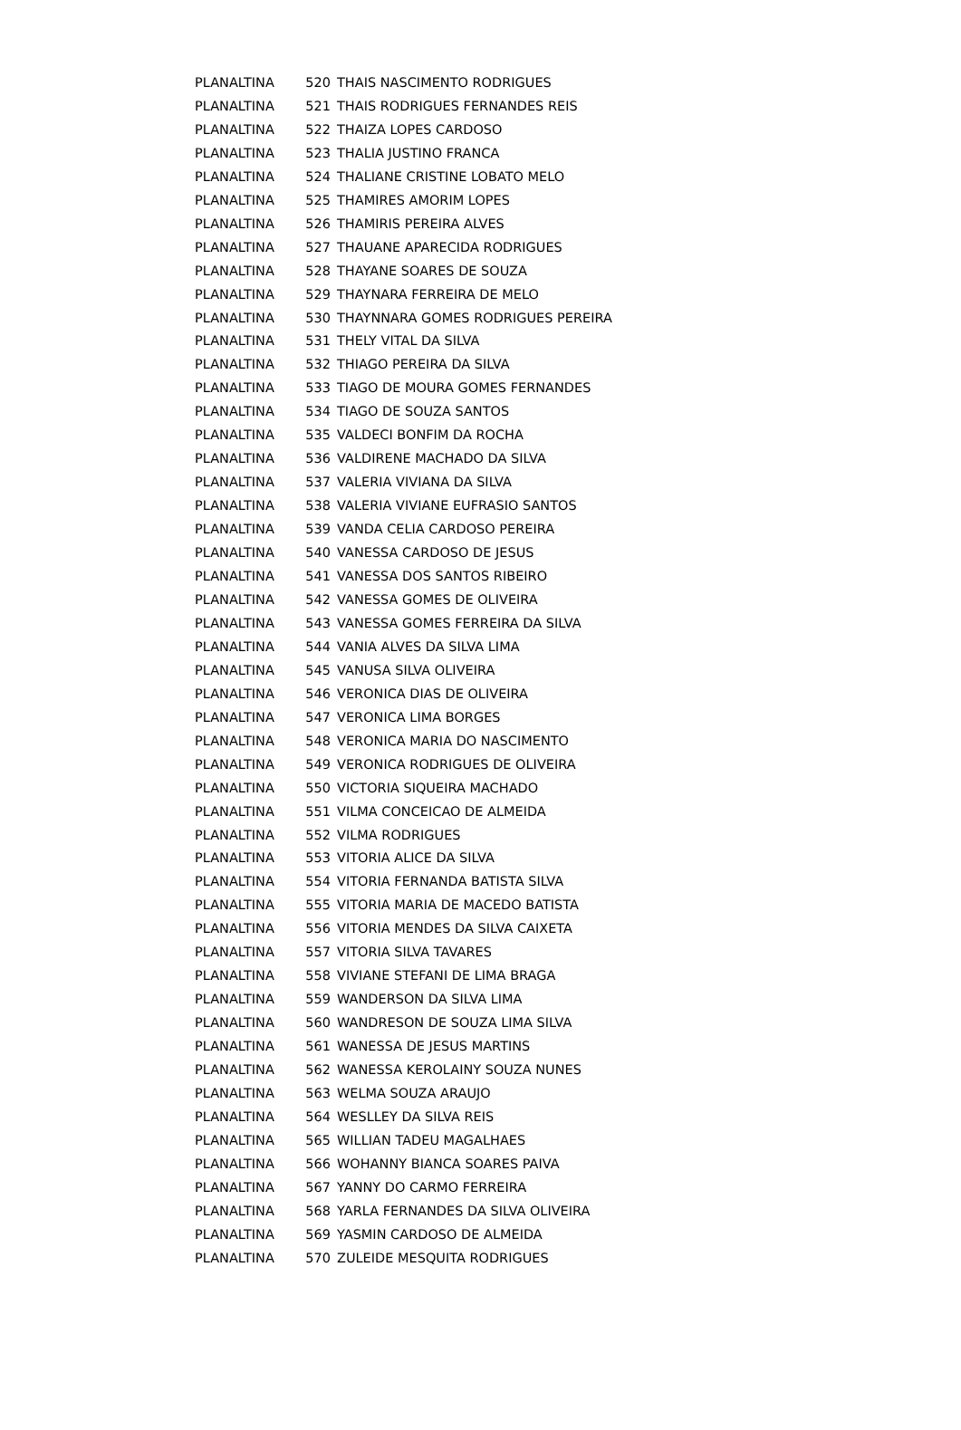| PLANALTINA | 520 | THAIS NASCIMENTO RODRIGUES |
| PLANALTINA | 521 | THAIS RODRIGUES FERNANDES REIS |
| PLANALTINA | 522 | THAIZA LOPES CARDOSO |
| PLANALTINA | 523 | THALIA JUSTINO FRANCA |
| PLANALTINA | 524 | THALIANE CRISTINE LOBATO MELO |
| PLANALTINA | 525 | THAMIRES AMORIM LOPES |
| PLANALTINA | 526 | THAMIRIS PEREIRA ALVES |
| PLANALTINA | 527 | THAUANE APARECIDA RODRIGUES |
| PLANALTINA | 528 | THAYANE SOARES DE SOUZA |
| PLANALTINA | 529 | THAYNARA FERREIRA DE MELO |
| PLANALTINA | 530 | THAYNNARA GOMES RODRIGUES PEREIRA |
| PLANALTINA | 531 | THELY VITAL DA SILVA |
| PLANALTINA | 532 | THIAGO PEREIRA DA SILVA |
| PLANALTINA | 533 | TIAGO DE MOURA GOMES FERNANDES |
| PLANALTINA | 534 | TIAGO DE SOUZA SANTOS |
| PLANALTINA | 535 | VALDECI BONFIM DA ROCHA |
| PLANALTINA | 536 | VALDIRENE MACHADO DA SILVA |
| PLANALTINA | 537 | VALERIA VIVIANA DA SILVA |
| PLANALTINA | 538 | VALERIA VIVIANE EUFRASIO SANTOS |
| PLANALTINA | 539 | VANDA CELIA CARDOSO PEREIRA |
| PLANALTINA | 540 | VANESSA CARDOSO DE JESUS |
| PLANALTINA | 541 | VANESSA DOS SANTOS RIBEIRO |
| PLANALTINA | 542 | VANESSA GOMES DE OLIVEIRA |
| PLANALTINA | 543 | VANESSA GOMES FERREIRA DA SILVA |
| PLANALTINA | 544 | VANIA ALVES DA SILVA LIMA |
| PLANALTINA | 545 | VANUSA SILVA OLIVEIRA |
| PLANALTINA | 546 | VERONICA DIAS DE OLIVEIRA |
| PLANALTINA | 547 | VERONICA LIMA BORGES |
| PLANALTINA | 548 | VERONICA MARIA DO NASCIMENTO |
| PLANALTINA | 549 | VERONICA RODRIGUES DE OLIVEIRA |
| PLANALTINA | 550 | VICTORIA SIQUEIRA MACHADO |
| PLANALTINA | 551 | VILMA CONCEICAO DE ALMEIDA |
| PLANALTINA | 552 | VILMA RODRIGUES |
| PLANALTINA | 553 | VITORIA ALICE DA SILVA |
| PLANALTINA | 554 | VITORIA FERNANDA BATISTA SILVA |
| PLANALTINA | 555 | VITORIA MARIA DE MACEDO BATISTA |
| PLANALTINA | 556 | VITORIA MENDES DA SILVA CAIXETA |
| PLANALTINA | 557 | VITORIA SILVA TAVARES |
| PLANALTINA | 558 | VIVIANE STEFANI DE LIMA BRAGA |
| PLANALTINA | 559 | WANDERSON DA SILVA LIMA |
| PLANALTINA | 560 | WANDRESON DE SOUZA LIMA SILVA |
| PLANALTINA | 561 | WANESSA DE JESUS MARTINS |
| PLANALTINA | 562 | WANESSA KEROLAINY SOUZA NUNES |
| PLANALTINA | 563 | WELMA SOUZA ARAUJO |
| PLANALTINA | 564 | WESLLEY DA SILVA REIS |
| PLANALTINA | 565 | WILLIAN TADEU MAGALHAES |
| PLANALTINA | 566 | WOHANNY BIANCA SOARES PAIVA |
| PLANALTINA | 567 | YANNY DO CARMO FERREIRA |
| PLANALTINA | 568 | YARLA FERNANDES DA SILVA OLIVEIRA |
| PLANALTINA | 569 | YASMIN CARDOSO DE ALMEIDA |
| PLANALTINA | 570 | ZULEIDE MESQUITA RODRIGUES |